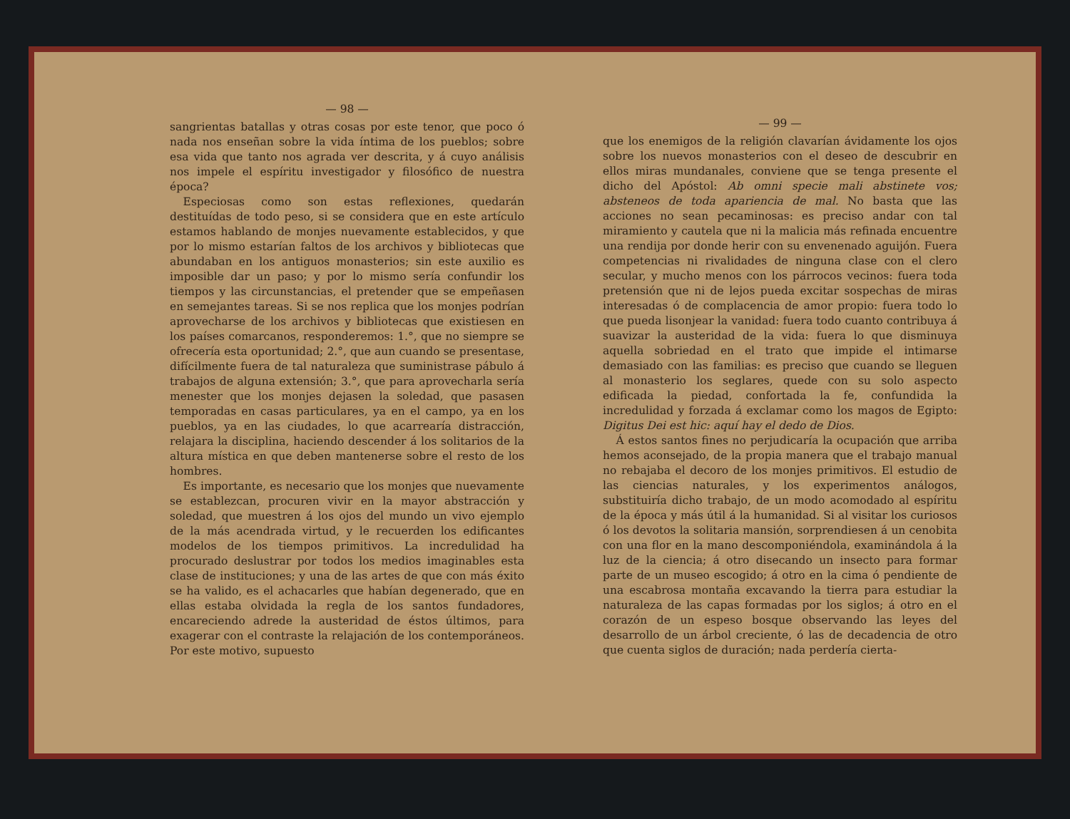— 98 —
sangrientas batallas y otras cosas por este tenor, que poco ó nada nos enseñan sobre la vida íntima de los pueblos; sobre esa vida que tanto nos agrada ver descrita, y á cuyo análisis nos impele el espíritu investigador y filosófico de nuestra época?
Especiosas como son estas reflexiones, quedarán destituídas de todo peso, si se considera que en este artículo estamos hablando de monjes nuevamente establecidos, y que por lo mismo estarían faltos de los archivos y bibliotecas que abundaban en los antiguos monasterios; sin este auxilio es imposible dar un paso; y por lo mismo sería confundir los tiempos y las circunstancias, el pretender que se empeñasen en semejantes tareas. Si se nos replica que los monjes podrían aprovecharse de los archivos y bibliotecas que existiesen en los países comarcanos, responderemos: 1.°, que no siempre se ofrecería esta oportunidad; 2.°, que aun cuando se presentase, difícilmente fuera de tal naturaleza que suministrase pábulo á trabajos de alguna extensión; 3.°, que para aprovecharla sería menester que los monjes dejasen la soledad, que pasasen temporadas en casas particulares, ya en el campo, ya en los pueblos, ya en las ciudades, lo que acarrearía distracción, relajara la disciplina, haciendo descender á los solitarios de la altura mística en que deben mantenerse sobre el resto de los hombres.
Es importante, es necesario que los monjes que nuevamente se establezcan, procuren vivir en la mayor abstracción y soledad, que muestren á los ojos del mundo un vivo ejemplo de la más acendrada virtud, y le recuerden los edificantes modelos de los tiempos primitivos. La incredulidad ha procurado deslustrar por todos los medios imaginables esta clase de instituciones; y una de las artes de que con más éxito se ha valido, es el achacarles que habían degenerado, que en ellas estaba olvidada la regla de los santos fundadores, encareciendo adrede la austeridad de éstos últimos, para exagerar con el contraste la relajación de los contemporáneos. Por este motivo, supuesto
— 99 —
que los enemigos de la religión clavarían ávidamente los ojos sobre los nuevos monasterios con el deseo de descubrir en ellos miras mundanales, conviene que se tenga presente el dicho del Apóstol: Ab omni specie mali abstinete vos; absteneos de toda apariencia de mal. No basta que las acciones no sean pecaminosas: es preciso andar con tal miramiento y cautela que ni la malicia más refinada encuentre una rendija por donde herir con su envenenado aguijón. Fuera competencias ni rivalidades de ninguna clase con el clero secular, y mucho menos con los párrocos vecinos: fuera toda pretensión que ni de lejos pueda excitar sospechas de miras interesadas ó de complacencia de amor propio: fuera todo lo que pueda lisonjear la vanidad: fuera todo cuanto contribuya á suavizar la austeridad de la vida: fuera lo que disminuya aquella sobriedad en el trato que impide el intimarse demasiado con las familias: es preciso que cuando se lleguen al monasterio los seglares, quede con su solo aspecto edificada la piedad, confortada la fe, confundida la incredulidad y forzada á exclamar como los magos de Egipto: Digitus Dei est hic: aquí hay el dedo de Dios.
Á estos santos fines no perjudicaría la ocupación que arriba hemos aconsejado, de la propia manera que el trabajo manual no rebajaba el decoro de los monjes primitivos. El estudio de las ciencias naturales, y los experimentos análogos, substituiría dicho trabajo, de un modo acomodado al espíritu de la época y más útil á la humanidad. Si al visitar los curiosos ó los devotos la solitaria mansión, sorprendiesen á un cenobita con una flor en la mano descomponiéndola, examinándola á la luz de la ciencia; á otro disecando un insecto para formar parte de un museo escogido; á otro en la cima ó pendiente de una escabrosa montaña excavando la tierra para estudiar la naturaleza de las capas formadas por los siglos; á otro en el corazón de un espeso bosque observando las leyes del desarrollo de un árbol creciente, ó las de decadencia de otro que cuenta siglos de duración; nada perdería cierta-